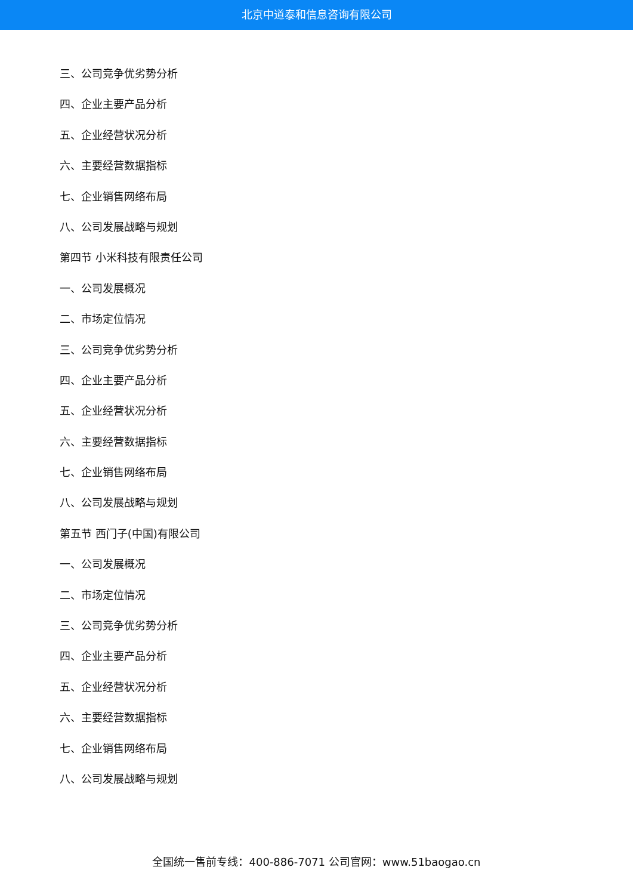北京中道泰和信息咨询有限公司
三、公司竞争优劣势分析
四、企业主要产品分析
五、企业经营状况分析
六、主要经营数据指标
七、企业销售网络布局
八、公司发展战略与规划
第四节 小米科技有限责任公司
一、公司发展概况
二、市场定位情况
三、公司竞争优劣势分析
四、企业主要产品分析
五、企业经营状况分析
六、主要经营数据指标
七、企业销售网络布局
八、公司发展战略与规划
第五节 西门子(中国)有限公司
一、公司发展概况
二、市场定位情况
三、公司竞争优劣势分析
四、企业主要产品分析
五、企业经营状况分析
六、主要经营数据指标
七、企业销售网络布局
八、公司发展战略与规划
全国统一售前专线：400-886-7071 公司官网：www.51baogao.cn